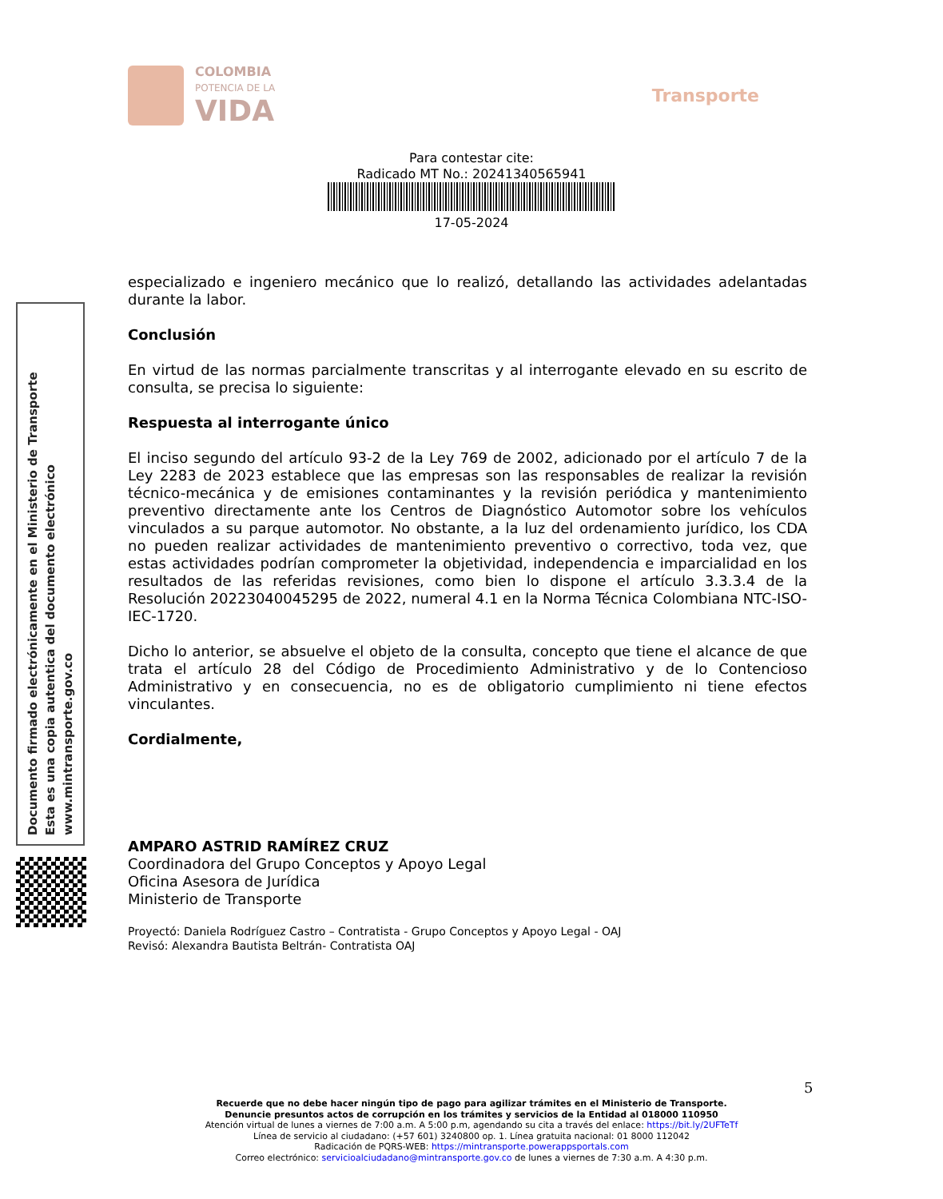COLOMBIA
POTENCIA DE LA
VIDA
Transporte
Para contestar cite:
Radicado MT No.: 20241340565941
17-05-2024
Documento firmado electrónicamente en el Ministerio de Transporte
Esta es una copia autentica del documento electrónico
www.mintransporte.gov.co
especializado e ingeniero mecánico que lo realizó, detallando las actividades adelantadas durante la labor.
Conclusión
En virtud de las normas parcialmente transcritas y al interrogante elevado en su escrito de consulta, se precisa lo siguiente:
Respuesta al interrogante único
El inciso segundo del artículo 93-2 de la Ley 769 de 2002, adicionado por el artículo 7 de la Ley 2283 de 2023 establece que las empresas son las responsables de realizar la revisión técnico-mecánica y de emisiones contaminantes y la revisión periódica y mantenimiento preventivo directamente ante los Centros de Diagnóstico Automotor sobre los vehículos vinculados a su parque automotor. No obstante, a la luz del ordenamiento jurídico, los CDA no pueden realizar actividades de mantenimiento preventivo o correctivo, toda vez, que estas actividades podrían comprometer la objetividad, independencia e imparcialidad en los resultados de las referidas revisiones, como bien lo dispone el artículo 3.3.3.4 de la Resolución 20223040045295 de 2022, numeral 4.1 en la Norma Técnica Colombiana NTC-ISO-IEC-1720.
Dicho lo anterior, se absuelve el objeto de la consulta, concepto que tiene el alcance de que trata el artículo 28 del Código de Procedimiento Administrativo y de lo Contencioso Administrativo y en consecuencia, no es de obligatorio cumplimiento ni tiene efectos vinculantes.
Cordialmente,
AMPARO ASTRID RAMÍREZ CRUZ
Coordinadora del Grupo Conceptos y Apoyo Legal
Oficina Asesora de Jurídica
Ministerio de Transporte
Proyectó: Daniela Rodríguez Castro – Contratista - Grupo Conceptos y Apoyo Legal - OAJ
Revisó: Alexandra Bautista Beltrán- Contratista OAJ
5
Recuerde que no debe hacer ningún tipo de pago para agilizar trámites en el Ministerio de Transporte.
Denuncie presuntos actos de corrupción en los trámites y servicios de la Entidad al 018000 110950
Atención virtual de lunes a viernes de 7:00 a.m. A 5:00 p.m, agendando su cita a través del enlace: https://bit.ly/2UFTeTf
Línea de servicio al ciudadano: (+57 601) 3240800 op. 1. Línea gratuita nacional: 01 8000 112042
Radicación de PQRS-WEB: https://mintransporte.powerappsportals.com
Correo electrónico: servicioalciudadano@mintransporte.gov.co de lunes a viernes de 7:30 a.m. A 4:30 p.m.